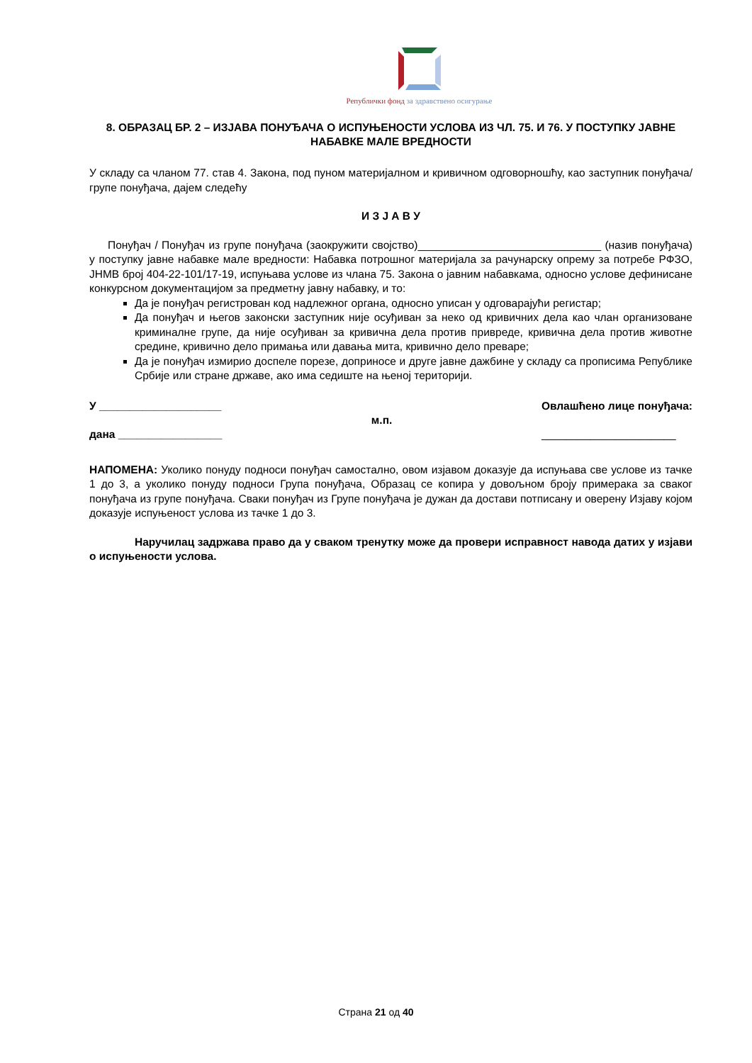Републички фонд за здравствено осигурање
8. ОБРАЗАЦ БР. 2 – ИЗЈАВА ПОНУЂАЧА О ИСПУЊЕНОСТИ УСЛОВА ИЗ ЧЛ. 75. И 76. У ПОСТУПКУ ЈАВНЕ НАБАВКЕ МАЛЕ ВРЕДНОСТИ
У складу са чланом 77. став 4. Закона, под пуном материјалном и кривичном одговорношћу, као заступник понуђача/групе понуђача, дајем следећу
И З Ј А В У
Понуђач / Понуђач из групе понуђача (заокружити својство)______________________________ (назив понуђача) у поступку јавне набавке мале вредности: Набавка потрошног материјала за рачунарску опрему за потребе РФЗО, ЈНМВ број 404-22-101/17-19, испуњава услове из члана 75. Закона о јавним набавкама, односно услове дефинисане конкурсном документацијом за предметну јавну набавку, и то:
Да је понуђач регистрован код надлежног органа, односно уписан у одговарајући регистар;
Да понуђач и његов законски заступник није осуђиван за неко од кривичних дела као члан организоване криминалне групе, да није осуђиван за кривична дела против привреде, кривична дела против животне средине, кривично дело примања или давања мита, кривично дело преваре;
Да је понуђач измирио доспеле порезе, доприносе и друге јавне дажбине у складу са прописима Републике Србије или стране државе, ако има седиште на њеној територији.
У ____________________
дана _________________
м.п.
Овлашћено лице понуђача:
______________________
НАПОМЕНА: Уколико понуду подноси понуђач самостално, овом изјавом доказује да испуњава све услове из тачке 1 до 3, а уколико понуду подноси Група понуђача, Образац се копира у довољном броју примерака за сваког понуђача из групе понуђача. Сваки понуђач из Групе понуђача је дужан да достави потписану и оверену Изјаву којом доказује испуњеност услова из тачке 1 до 3.
Наручилац задржава право да у сваком тренутку може да провери исправност навода датих у изјави о испуњености услова.
Страна 21 од 40